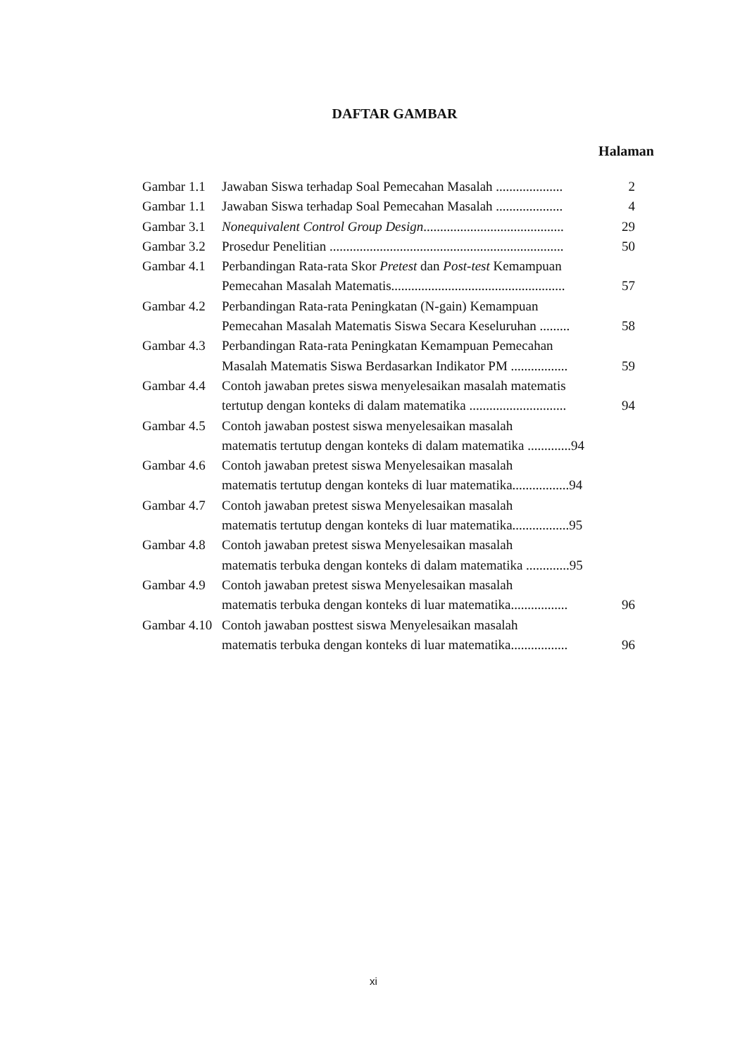DAFTAR GAMBAR
Halaman
Gambar 1.1 Jawaban Siswa terhadap Soal Pemecahan Masalah .................... 2
Gambar 1.1 Jawaban Siswa terhadap Soal Pemecahan Masalah .................... 4
Gambar 3.1 Nonequivalent Control Group Design.......................................... 29
Gambar 3.2 Prosedur Penelitian ...................................................................... 50
Gambar 4.1 Perbandingan Rata-rata Skor Pretest dan Post-test Kemampuan
Pemecahan Masalah Matematis.................................................... 57
Gambar 4.2 Perbandingan Rata-rata Peningkatan (N-gain) Kemampuan
Pemecahan Masalah Matematis Siswa Secara Keseluruhan ......... 58
Gambar 4.3 Perbandingan Rata-rata Peningkatan Kemampuan Pemecahan
Masalah Matematis Siswa Berdasarkan Indikator PM ................. 59
Gambar 4.4 Contoh jawaban pretes siswa menyelesaikan masalah matematis
tertutup dengan konteks di dalam matematika ............................. 94
Gambar 4.5 Contoh jawaban postest siswa menyelesaikan masalah
matematis tertutup dengan konteks di dalam matematika .............94
Gambar 4.6 Contoh jawaban pretest siswa Menyelesaikan masalah
matematis tertutup dengan konteks di luar matematika.................94
Gambar 4.7 Contoh jawaban pretest siswa Menyelesaikan masalah
matematis tertutup dengan konteks di luar matematika.................95
Gambar 4.8 Contoh jawaban pretest siswa Menyelesaikan masalah
matematis terbuka dengan konteks di dalam matematika .............95
Gambar 4.9 Contoh jawaban pretest siswa Menyelesaikan masalah
matematis terbuka dengan konteks di luar matematika................. 96
Gambar 4.10 Contoh jawaban posttest siswa Menyelesaikan masalah
matematis terbuka dengan konteks di luar matematika................. 96
xi